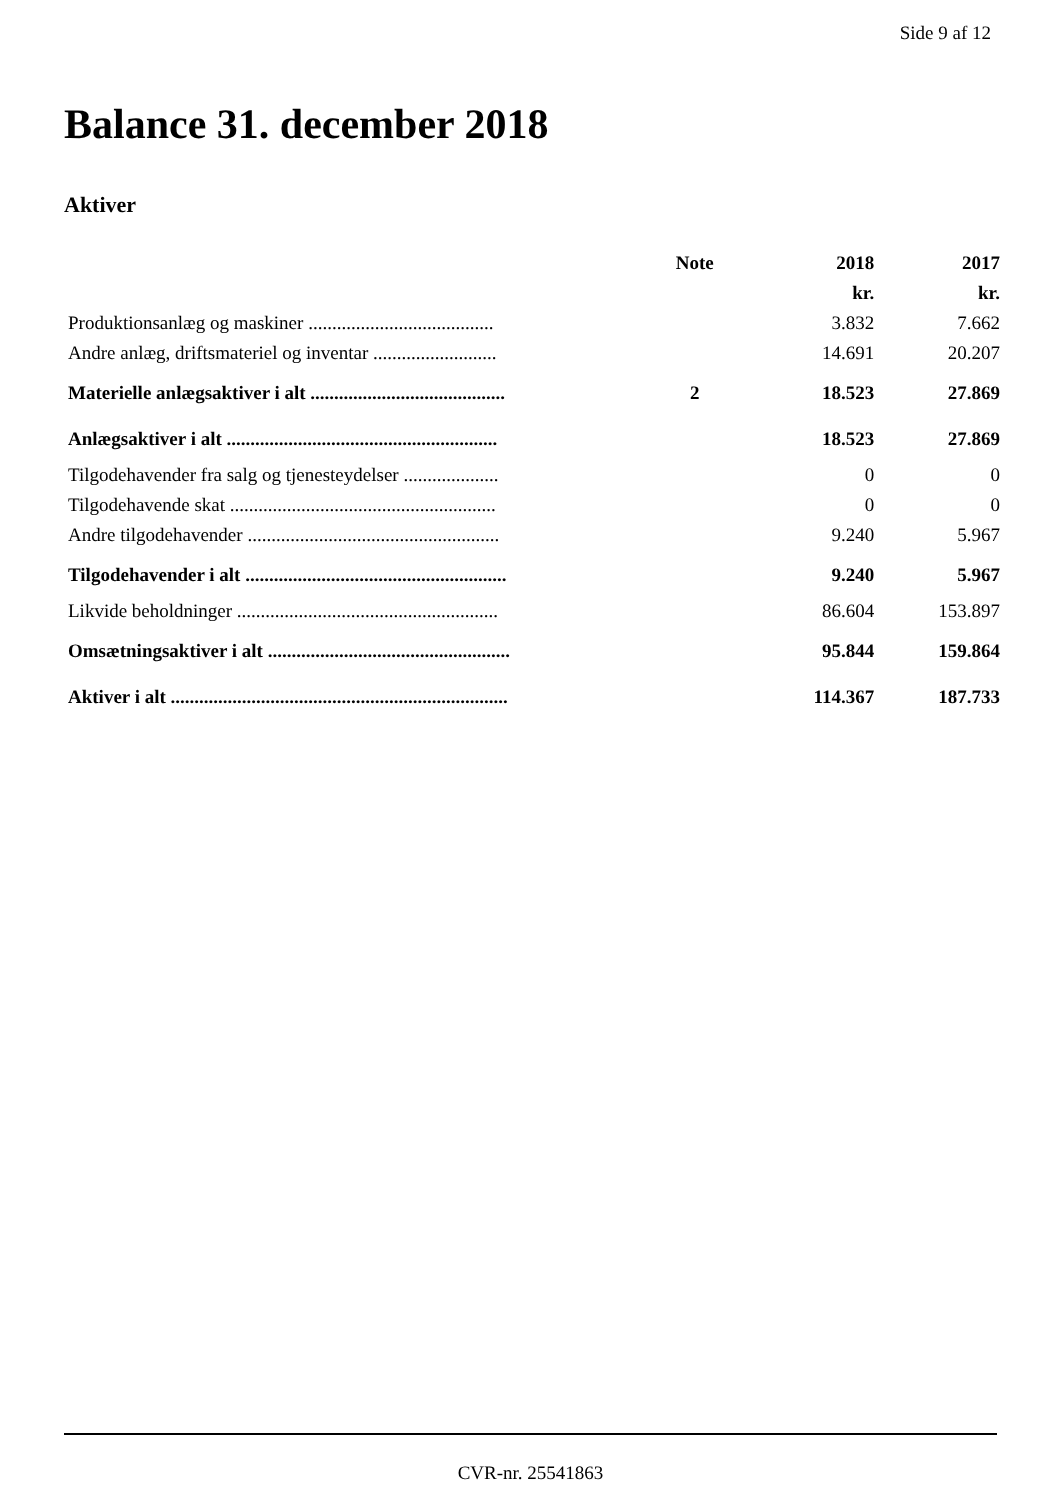Side 9 af 12
Balance 31. december 2018
Aktiver
| | Note | 2018 | 2017 |
| --- | --- | --- | --- |
| | | kr. | kr. |
| Produktionsanlæg og maskiner ....................................... | | 3.832 | 7.662 |
| Andre anlæg, driftsmateriel og inventar .......................... | | 14.691 | 20.207 |
| Materielle anlægsaktiver i alt ......................................... | 2 | 18.523 | 27.869 |
| Anlægsaktiver i alt ......................................................... | | 18.523 | 27.869 |
| Tilgodehavender fra salg og tjenesteydelser .................... | | 0 | 0 |
| Tilgodehavende skat ........................................................ | | 0 | 0 |
| Andre tilgodehavender ..................................................... | | 9.240 | 5.967 |
| Tilgodehavender i alt ....................................................... | | 9.240 | 5.967 |
| Likvide beholdninger ....................................................... | | 86.604 | 153.897 |
| Omsætningsaktiver i alt ................................................... | | 95.844 | 159.864 |
| Aktiver i alt ....................................................................... | | 114.367 | 187.733 |
CVR-nr. 25541863